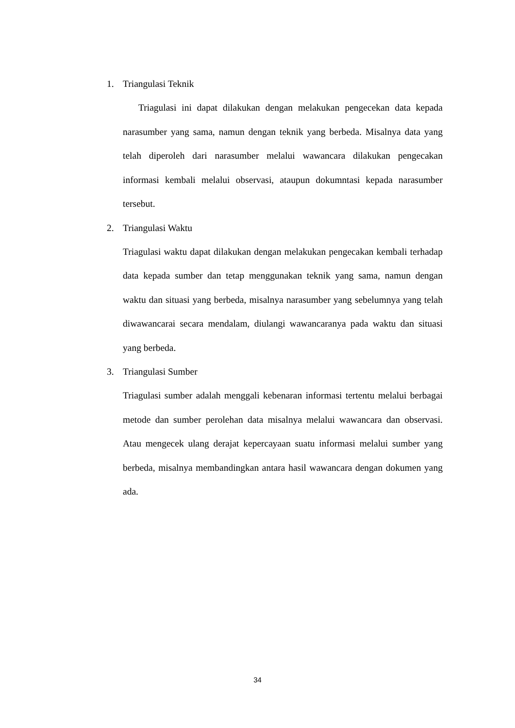1. Triangulasi Teknik
Triagulasi ini dapat dilakukan dengan melakukan pengecekan data kepada narasumber yang sama, namun dengan teknik yang berbeda. Misalnya data yang telah diperoleh dari narasumber melalui wawancara dilakukan pengecakan informasi kembali melalui observasi, ataupun dokumntasi kepada narasumber tersebut.
2. Triangulasi Waktu
Triagulasi waktu dapat dilakukan dengan melakukan pengecakan kembali terhadap data kepada sumber dan tetap menggunakan teknik yang sama, namun dengan waktu dan situasi yang berbeda, misalnya narasumber yang sebelumnya yang telah diwawancarai secara mendalam, diulangi wawancaranya pada waktu dan situasi yang berbeda.
3. Triangulasi Sumber
Triagulasi sumber adalah menggali kebenaran informasi tertentu melalui berbagai metode dan sumber perolehan data misalnya melalui wawancara dan observasi. Atau mengecek ulang derajat kepercayaan suatu informasi melalui sumber yang berbeda, misalnya membandingkan antara hasil wawancara dengan dokumen yang ada.
34